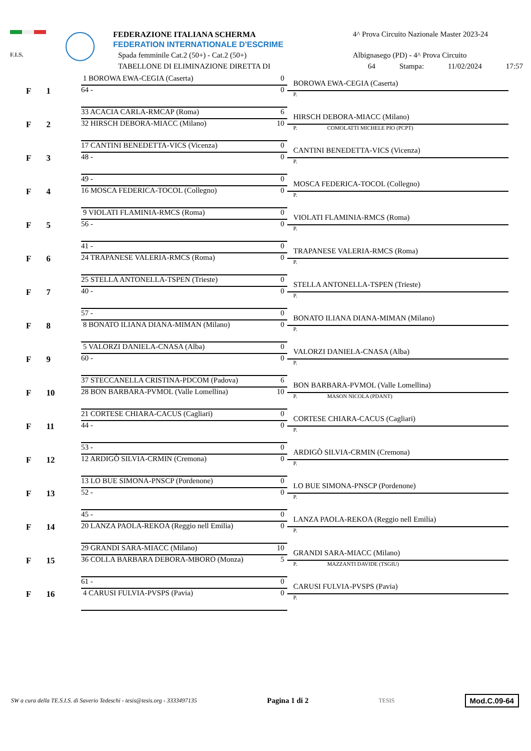F.I.S.
FEDERAZIONE ITALIANA SCHERMA
FEDERATION INTERNATIONALE D'ESCRIME
Spada femminile Cat.2 (50+) - Cat.2 (50+)
TABELLONE DI ELIMINAZIONE DIRETTA DI
4^ Prova Circuito Nazionale Master 2023-24
Albignasego (PD) - 4^ Prova Circuito
64 Stampa: 11/02/2024 17:57
F 1
1 BOROWA EWA-CEGIA (Caserta) 0
64 - 0
BOROWA EWA-CEGIA (Caserta)
P.
F 2
33 ACACIA CARLA-RMCAP (Roma) 6
32 HIRSCH DEBORA-MIACC (Milano) 10
HIRSCH DEBORA-MIACC (Milano)
P. COMOLATTI MICHELE PIO (PCPT)
F 3
17 CANTINI BENEDETTA-VICS (Vicenza) 0
48 - 0
CANTINI BENEDETTA-VICS (Vicenza)
P.
F 4
49 - 0
16 MOSCA FEDERICA-TOCOL (Collegno) 0
MOSCA FEDERICA-TOCOL (Collegno)
P.
F 5
9 VIOLATI FLAMINIA-RMCS (Roma) 0
56 - 0
VIOLATI FLAMINIA-RMCS (Roma)
P.
F 6
41 - 0
24 TRAPANESE VALERIA-RMCS (Roma) 0
TRAPANESE VALERIA-RMCS (Roma)
P.
F 7
25 STELLA ANTONELLA-TSPEN (Trieste) 0
40 - 0
STELLA ANTONELLA-TSPEN (Trieste)
P.
F 8
57 - 0
8 BONATO ILIANA DIANA-MIMAN (Milano) 0
BONATO ILIANA DIANA-MIMAN (Milano)
P.
F 9
5 VALORZI DANIELA-CNASA (Alba) 0
60 - 0
VALORZI DANIELA-CNASA (Alba)
P.
F 10
37 STECCANELLA CRISTINA-PDCOM (Padova) 6
28 BON BARBARA-PVMOL (Valle Lomellina) 10
BON BARBARA-PVMOL (Valle Lomellina)
P. MASON NICOLA (PDANT)
F 11
21 CORTESE CHIARA-CACUS (Cagliari) 0
44 - 0
CORTESE CHIARA-CACUS (Cagliari)
P.
F 12
53 - 0
12 ARDIGÒ SILVIA-CRMIN (Cremona) 0
ARDIGÒ SILVIA-CRMIN (Cremona)
P.
F 13
13 LO BUE SIMONA-PNSCP (Pordenone) 0
52 - 0
LO BUE SIMONA-PNSCP (Pordenone)
P.
F 14
45 - 0
20 LANZA PAOLA-REKOA (Reggio nell Emilia) 0
LANZA PAOLA-REKOA (Reggio nell Emilia)
P.
F 15
29 GRANDI SARA-MIACC (Milano) 10
36 COLLA BARBARA DEBORA-MBORO (Monza) 5
GRANDI SARA-MIACC (Milano)
P. MAZZANTI DAVIDE (TSGIU)
F 16
61 - 0
4 CARUSI FULVIA-PVSPS (Pavia) 0
CARUSI FULVIA-PVSPS (Pavia)
P.
SW a cura della TE.S.I.S. di Saverio Tedeschi - tesis@tesis.org - 3333497135 Pagina 1 di 2 TESIS Mod.C.09-64